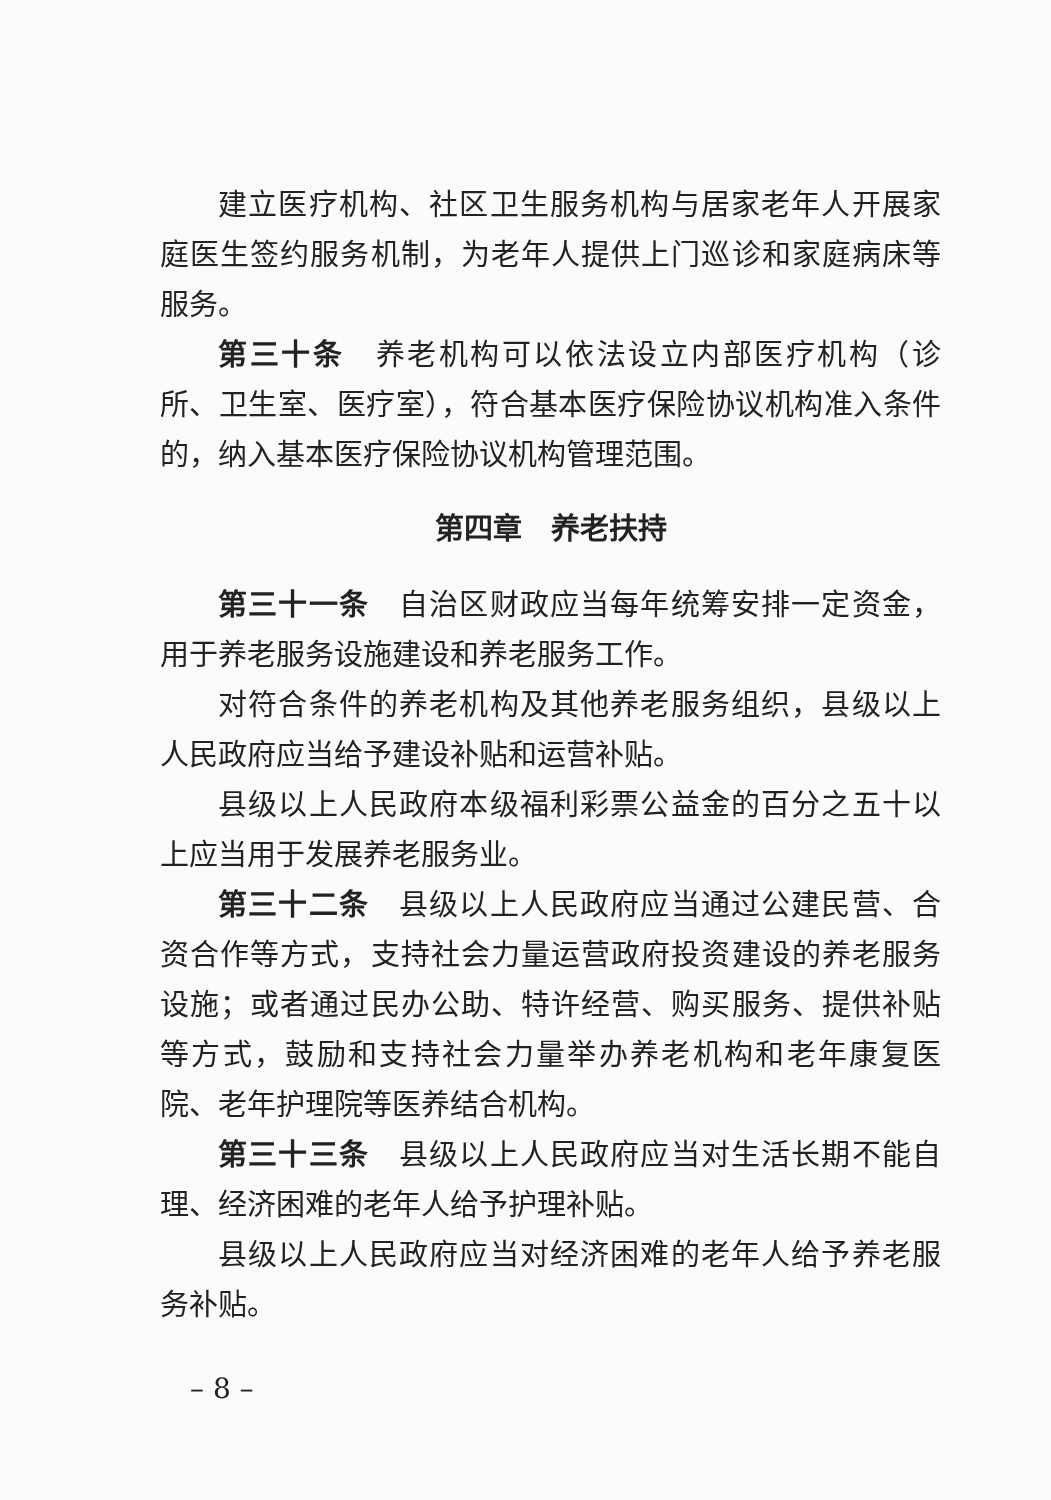建立医疗机构、社区卫生服务机构与居家老年人开展家庭医生签约服务机制，为老年人提供上门巡诊和家庭病床等服务。
第三十条　养老机构可以依法设立内部医疗机构（诊所、卫生室、医疗室），符合基本医疗保险协议机构准入条件的，纳入基本医疗保险协议机构管理范围。
第四章　养老扶持
第三十一条　自治区财政应当每年统筹安排一定资金，用于养老服务设施建设和养老服务工作。
对符合条件的养老机构及其他养老服务组织，县级以上人民政府应当给予建设补贴和运营补贴。
县级以上人民政府本级福利彩票公益金的百分之五十以上应当用于发展养老服务业。
第三十二条　县级以上人民政府应当通过公建民营、合资合作等方式，支持社会力量运营政府投资建设的养老服务设施；或者通过民办公助、特许经营、购买服务、提供补贴等方式，鼓励和支持社会力量举办养老机构和老年康复医院、老年护理院等医养结合机构。
第三十三条　县级以上人民政府应当对生活长期不能自理、经济困难的老年人给予护理补贴。
县级以上人民政府应当对经济困难的老年人给予养老服务补贴。
– 8 –